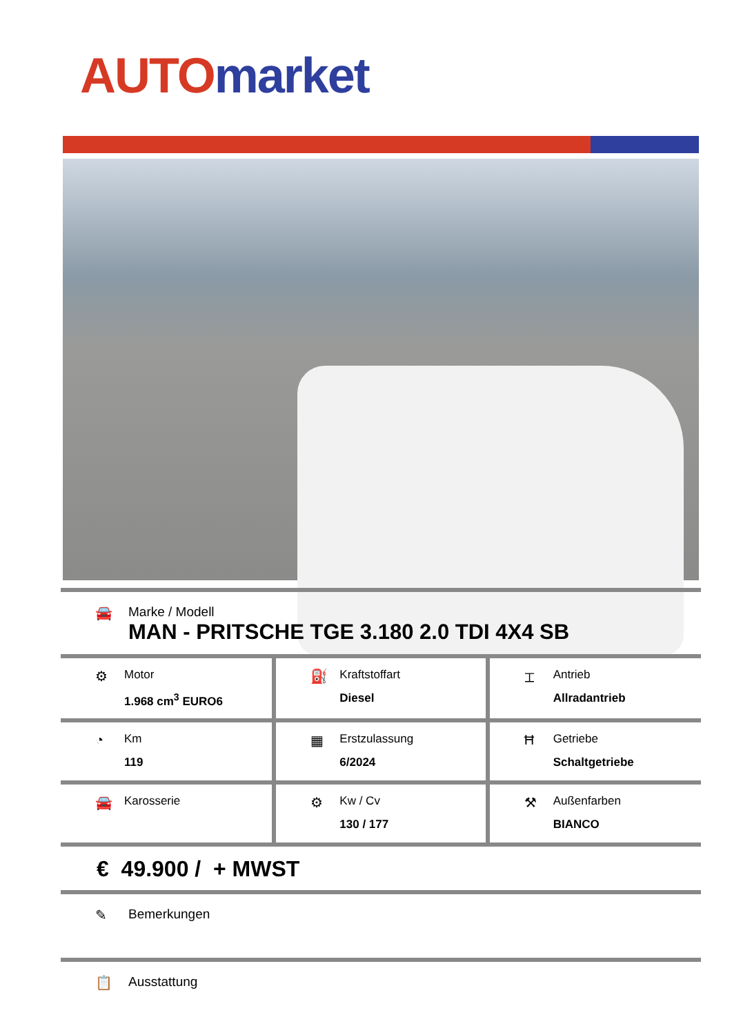AUTO market
🚘
Marke / Modell
MAN - PRITSCHE TGE 3.180 2.0 TDI 4X4 SB
| ⚙ Motor 1.968 cm<sup>3</sup> EURO6 | ⛽ Kraftstoffart Diesel | ⌶ Antrieb Allradantrieb |
| ◔ Km 119 | ▦ Erstzulassung 6/2024 | Ħ Getriebe Schaltgetriebe |
| 🚘 Karosserie | ⚙ Kw / Cv 130 / 177 | ⚒ Außenfarben BIANCO |
€ 49.900 / + MWST
✎ Bemerkungen
📋 Ausstattung